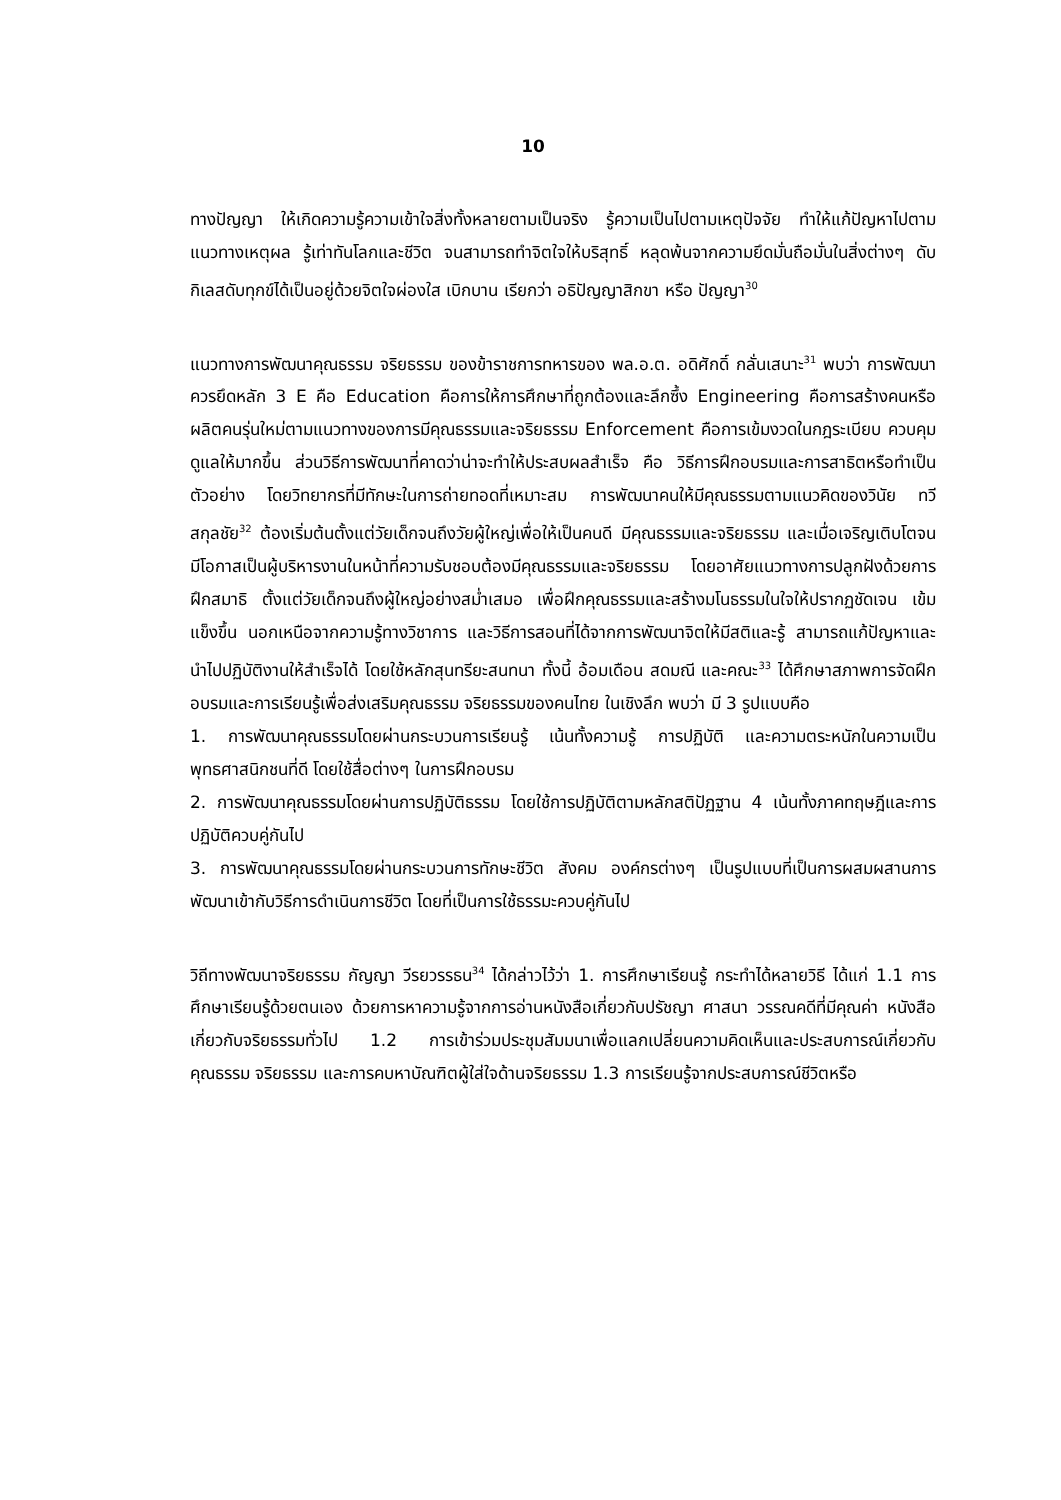10
ทางปัญญา ให้เกิดความรู้ความเข้าใจสิ่งทั้งหลายตามเป็นจริง รู้ความเป็นไปตามเหตุปัจจัย ทำให้แก้ปัญหาไปตามแนวทางเหตุผล รู้เท่าทันโลกและชีวิต จนสามารถทำจิตใจให้บริสุทธิ์ หลุดพ้นจากความยึดมั่นถือมั่นในสิ่งต่างๆ ดับกิเลสดับทุกข์ได้เป็นอยู่ด้วยจิตใจผ่องใส เบิกบาน เรียกว่า อธิปัญญาสิกขา หรือ ปัญญา<sup>30</sup>
แนวทางการพัฒนาคุณธรรม จริยธรรม ของข้าราชการทหารของ พล.อ.ต. อดิศักดิ์ กลั่นเสนาะ<sup>31</sup> พบว่า การพัฒนาควรยึดหลัก 3 E คือ Education คือการให้การศึกษาที่ถูกต้องและลึกซึ้ง Engineering คือการสร้างคนหรือผลิตคนรุ่นใหม่ตามแนวทางของการมีคุณธรรมและจริยธรรม Enforcement คือการเข้มงวดในกฎระเบียบ ควบคุมดูแลให้มากขึ้น ส่วนวิธีการพัฒนาที่คาดว่าน่าจะทำให้ประสบผลสำเร็จ คือ วิธีการฝึกอบรมและการสาธิตหรือทำเป็นตัวอย่าง โดยวิทยากรที่มีทักษะในการถ่ายทอดที่เหมาะสม การพัฒนาคนให้มีคุณธรรมตามแนวคิดของวินัย ทวีสกุลชัย<sup>32</sup> ต้องเริ่มต้นตั้งแต่วัยเด็กจนถึงวัยผู้ใหญ่เพื่อให้เป็นคนดี มีคุณธรรมและจริยธรรม และเมื่อเจริญเติบโตจนมีโอกาสเป็นผู้บริหารงานในหน้าที่ความรับชอบต้องมีคุณธรรมและจริยธรรม โดยอาศัยแนวทางการปลูกฝังด้วยการฝึกสมาธิ ตั้งแต่วัยเด็กจนถึงผู้ใหญ่อย่างสม่ำเสมอ เพื่อฝึกคุณธรรมและสร้างมโนธรรมในใจให้ปรากฏชัดเจน เข้มแข็งขึ้น นอกเหนือจากความรู้ทางวิชาการ และวิธีการสอนที่ได้จากการพัฒนาจิตให้มีสติและรู้ สามารถแก้ปัญหาและนำไปปฏิบัติงานให้สำเร็จได้ โดยใช้หลักสุนทรียะสนทนา ทั้งนี้ อ้อมเดือน สดมณี และคณะ<sup>33</sup> ได้ศึกษาสภาพการจัดฝึกอบรมและการเรียนรู้เพื่อส่งเสริมคุณธรรม จริยธรรมของคนไทย ในเชิงลึก พบว่า มี 3 รูปแบบคือ
1. การพัฒนาคุณธรรมโดยผ่านกระบวนการเรียนรู้ เน้นทั้งความรู้ การปฏิบัติ และความตระหนักในความเป็นพุทธศาสนิกชนที่ดี โดยใช้สื่อต่างๆ ในการฝึกอบรม
2. การพัฒนาคุณธรรมโดยผ่านการปฏิบัติธรรม โดยใช้การปฏิบัติตามหลักสติปัฏฐาน 4 เน้นทั้งภาคทฤษฎีและการปฏิบัติควบคู่กันไป
3. การพัฒนาคุณธรรมโดยผ่านกระบวนการทักษะชีวิต สังคม องค์กรต่างๆ เป็นรูปแบบที่เป็นการผสมผสานการพัฒนาเข้ากับวิธีการดำเนินการชีวิต โดยที่เป็นการใช้ธรรมะควบคู่กันไป
วิถีทางพัฒนาจริยธรรม กัญญา วีรยวรรธน<sup>34</sup> ได้กล่าวไว้ว่า 1. การศึกษาเรียนรู้ กระทำได้หลายวิธี ได้แก่ 1.1 การศึกษาเรียนรู้ด้วยตนเอง ด้วยการหาความรู้จากการอ่านหนังสือเกี่ยวกับปรัชญา ศาสนา วรรณคดีที่มีคุณค่า หนังสือเกี่ยวกับจริยธรรมทั่วไป 1.2 การเข้าร่วมประชุมสัมมนาเพื่อแลกเปลี่ยนความคิดเห็นและประสบการณ์เกี่ยวกับคุณธรรม จริยธรรม และการคบหาบัณฑิตผู้ใส่ใจด้านจริยธรรม 1.3 การเรียนรู้จากประสบการณ์ชีวิตหรือ